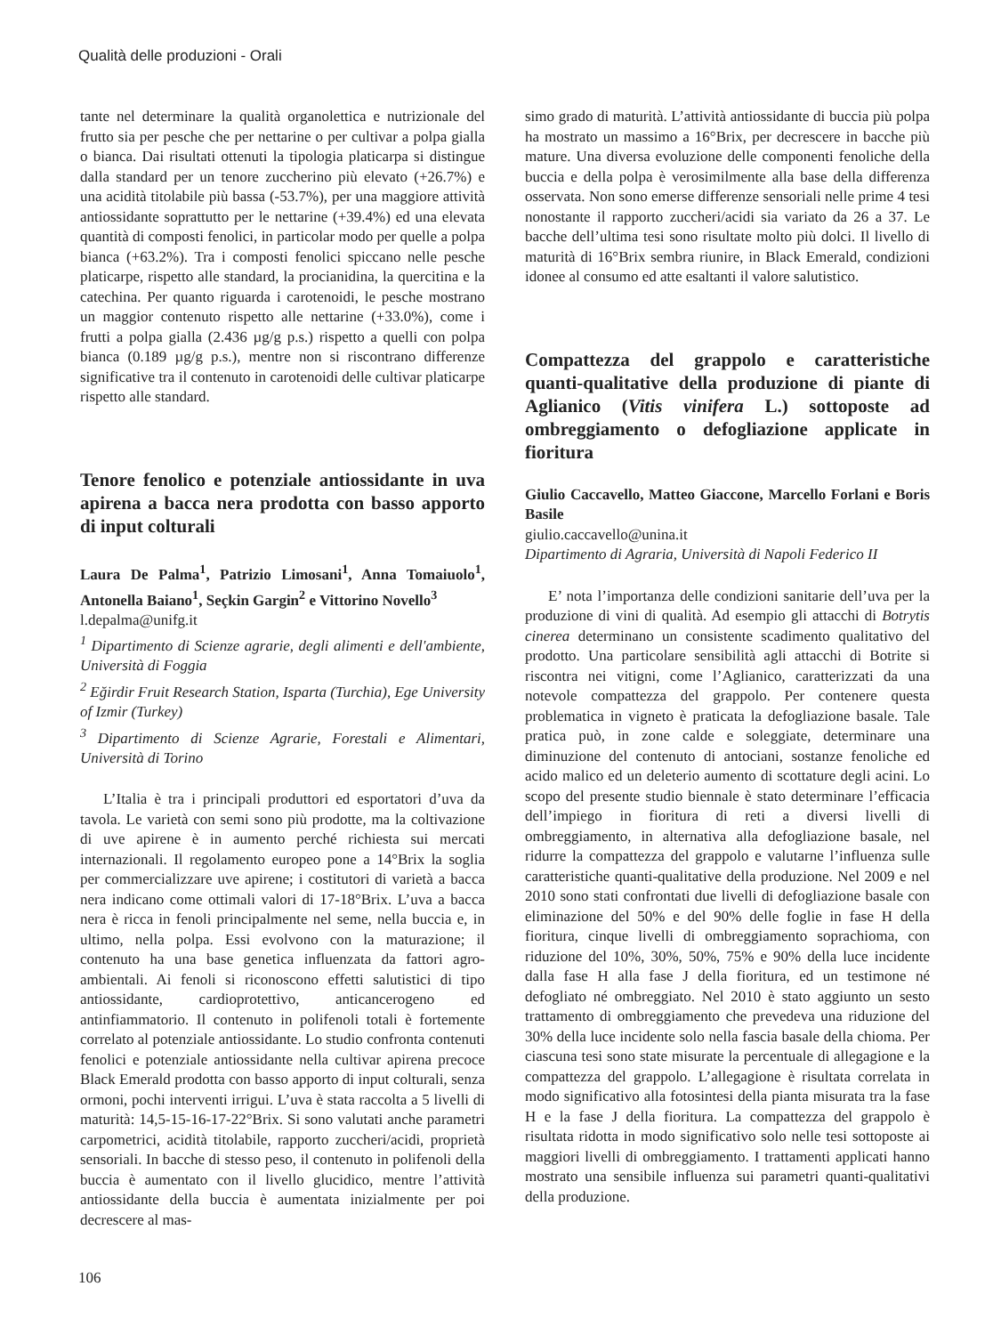Qualità delle produzioni - Orali
tante nel determinare la qualità organolettica e nutrizionale del frutto sia per pesche che per nettarine o per cultivar a polpa gialla o bianca. Dai risultati ottenuti la tipologia platicarpa si distingue dalla standard per un tenore zuccherino più elevato (+26.7%) e una acidità titolabile più bassa (-53.7%), per una maggiore attività antiossidante soprattutto per le nettarine (+39.4%) ed una elevata quantità di composti fenolici, in particolar modo per quelle a polpa bianca (+63.2%). Tra i composti fenolici spiccano nelle pesche platicarpe, rispetto alle standard, la procianidina, la quercitina e la catechina. Per quanto riguarda i carotenoidi, le pesche mostrano un maggior contenuto rispetto alle nettarine (+33.0%), come i frutti a polpa gialla (2.436 µg/g p.s.) rispetto a quelli con polpa bianca (0.189 µg/g p.s.), mentre non si riscontrano differenze significative tra il contenuto in carotenoidi delle cultivar platicarpe rispetto alle standard.
Tenore fenolico e potenziale antiossidante in uva apirena a bacca nera prodotta con basso apporto di input colturali
Laura De Palma<sup>1</sup>, Patrizio Limosani<sup>1</sup>, Anna Tomaiuolo<sup>1</sup>, Antonella Baiano<sup>1</sup>, Seçkin Gargin<sup>2</sup> e Vittorino Novello<sup>3</sup>
l.depalma@unifg.it
<sup>1</sup> Dipartimento di Scienze agrarie, degli alimenti e dell'ambiente, Università di Foggia
<sup>2</sup> Eğirdir Fruit Research Station, Isparta (Turchia), Ege University of Izmir (Turkey)
<sup>3</sup> Dipartimento di Scienze Agrarie, Forestali e Alimentari, Università di Torino
L’Italia è tra i principali produttori ed esportatori d’uva da tavola. Le varietà con semi sono più prodotte, ma la coltivazione di uve apirene è in aumento perché richiesta sui mercati internazionali. Il regolamento europeo pone a 14°Brix la soglia per commercializzare uve apirene; i costitutori di varietà a bacca nera indicano come ottimali valori di 17-18°Brix. L’uva a bacca nera è ricca in fenoli principalmente nel seme, nella buccia e, in ultimo, nella polpa. Essi evolvono con la maturazione; il contenuto ha una base genetica influenzata da fattori agro-ambientali. Ai fenoli si riconoscono effetti salutistici di tipo antiossidante, cardioprotettivo, anticancerogeno ed antinfiammatorio. Il contenuto in polifenoli totali è fortemente correlato al potenziale antiossidante. Lo studio confronta contenuti fenolici e potenziale antiossidante nella cultivar apirena precoce Black Emerald prodotta con basso apporto di input colturali, senza ormoni, pochi interventi irrigui. L’uva è stata raccolta a 5 livelli di maturità: 14,5-15-16-17-22°Brix. Si sono valutati anche parametri carpometrici, acidità titolabile, rapporto zuccheri/acidi, proprietà sensoriali. In bacche di stesso peso, il contenuto in polifenoli della buccia è aumentato con il livello glucidico, mentre l’attività antiossidante della buccia è aumentata inizialmente per poi decrescere al mas-
simo grado di maturità. L’attività antiossidante di buccia più polpa ha mostrato un massimo a 16°Brix, per decrescere in bacche più mature. Una diversa evoluzione delle componenti fenoliche della buccia e della polpa è verosimilmente alla base della differenza osservata. Non sono emerse differenze sensoriali nelle prime 4 tesi nonostante il rapporto zuccheri/acidi sia variato da 26 a 37. Le bacche dell’ultima tesi sono risultate molto più dolci. Il livello di maturità di 16°Brix sembra riunire, in Black Emerald, condizioni idonee al consumo ed atte esaltanti il valore salutistico.
Compattezza del grappolo e caratteristiche quanti-qualitative della produzione di piante di Aglianico (Vitis vinifera L.) sottoposte ad ombreggiamento o defogliazione applicate in fioritura
Giulio Caccavello, Matteo Giaccone, Marcello Forlani e Boris Basile
giulio.caccavello@unina.it
Dipartimento di Agraria, Università di Napoli Federico II
E’ nota l’importanza delle condizioni sanitarie dell’uva per la produzione di vini di qualità. Ad esempio gli attacchi di Botrytis cinerea determinano un consistente scadimento qualitativo del prodotto. Una particolare sensibilità agli attacchi di Botrite si riscontra nei vitigni, come l’Aglianico, caratterizzati da una notevole compattezza del grappolo. Per contenere questa problematica in vigneto è praticata la defogliazione basale. Tale pratica può, in zone calde e soleggiate, determinare una diminuzione del contenuto di antociani, sostanze fenoliche ed acido malico ed un deleterio aumento di scottature degli acini. Lo scopo del presente studio biennale è stato determinare l’efficacia dell’impiego in fioritura di reti a diversi livelli di ombreggiamento, in alternativa alla defogliazione basale, nel ridurre la compattezza del grappolo e valutarne l’influenza sulle caratteristiche quanti-qualitative della produzione. Nel 2009 e nel 2010 sono stati confrontati due livelli di defogliazione basale con eliminazione del 50% e del 90% delle foglie in fase H della fioritura, cinque livelli di ombreggiamento soprachioma, con riduzione del 10%, 30%, 50%, 75% e 90% della luce incidente dalla fase H alla fase J della fioritura, ed un testimone né defogliato né ombreggiato. Nel 2010 è stato aggiunto un sesto trattamento di ombreggiamento che prevedeva una riduzione del 30% della luce incidente solo nella fascia basale della chioma. Per ciascuna tesi sono state misurate la percentuale di allegagione e la compattezza del grappolo. L’allegagione è risultata correlata in modo significativo alla fotosintesi della pianta misurata tra la fase H e la fase J della fioritura. La compattezza del grappolo è risultata ridotta in modo significativo solo nelle tesi sottoposte ai maggiori livelli di ombreggiamento. I trattamenti applicati hanno mostrato una sensibile influenza sui parametri quanti-qualitativi della produzione.
106